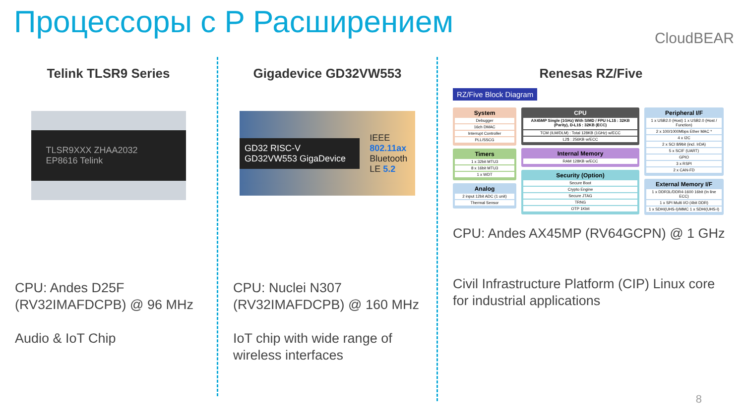Процессоры с P Расширением CloudBEAR
Telink TLSR9 Series
TLSR9XXX ZHAA2032 EP8616 Telink
CPU: Andes D25F (RV32IMAFDCPB) @ 96 MHz
Audio & IoT Chip
Gigadevice GD32VW553
GD32 RISC-V GD32VW553 GigaDevice IEEE 802.11ax
Bluetooth LE 5.2
CPU: Nuclei N307 (RV32IMAFDCPB) @ 160 MHz
IoT chip with wide range of wireless interfaces
Renesas RZ/Five
RZ/Five Block Diagram
System
Debugger
16ch DMAC
Interrupt Controller
PLL/SSCG
Timers
1 x 32bit MTU3
8 x 16bit MTU3
1 x WDT
Analog
2 input 12bit ADC (1 unit)
Thermal Sensor
CPU
AX45MP Single (1GHz) With SIMD / FPU I-L1$ : 32KB (Parity), D-L1$ : 32KB (ECC)
TCM (ILM/DLM) : Total 128KB (1GHz) w/ECC
L2$ : 256KB w/ECC
Internal Memory
RAM 128KB w/ECC
Security (Option)
Secure Boot
Crypto Engine
Secure JTAG
TRNG
OTP 1Kbit
Peripheral I/F
1 x USB2.0 (Host) 1 x USB2.0 (Host / Function)
2 x 100/1000Mbps Ether MAC *
4 x I2C
2 x SCI 8/9bit (incl. IrDA)
5 x SCIF (UART)
GPIO
3 x RSPI
2 x CAN-FD
External Memory I/F
1 x DDR3L/DDR4-1600 16bit (In line ECC)
1 x SPI Multi I/O (4bit DDR)
1 x SDHI(UHS-I)/MMC 1 x SDHI(UHS-I)
CPU: Andes AX45MP (RV64GCPN) @ 1 GHz
Civil Infrastructure Platform (CIP) Linux core for industrial applications
8